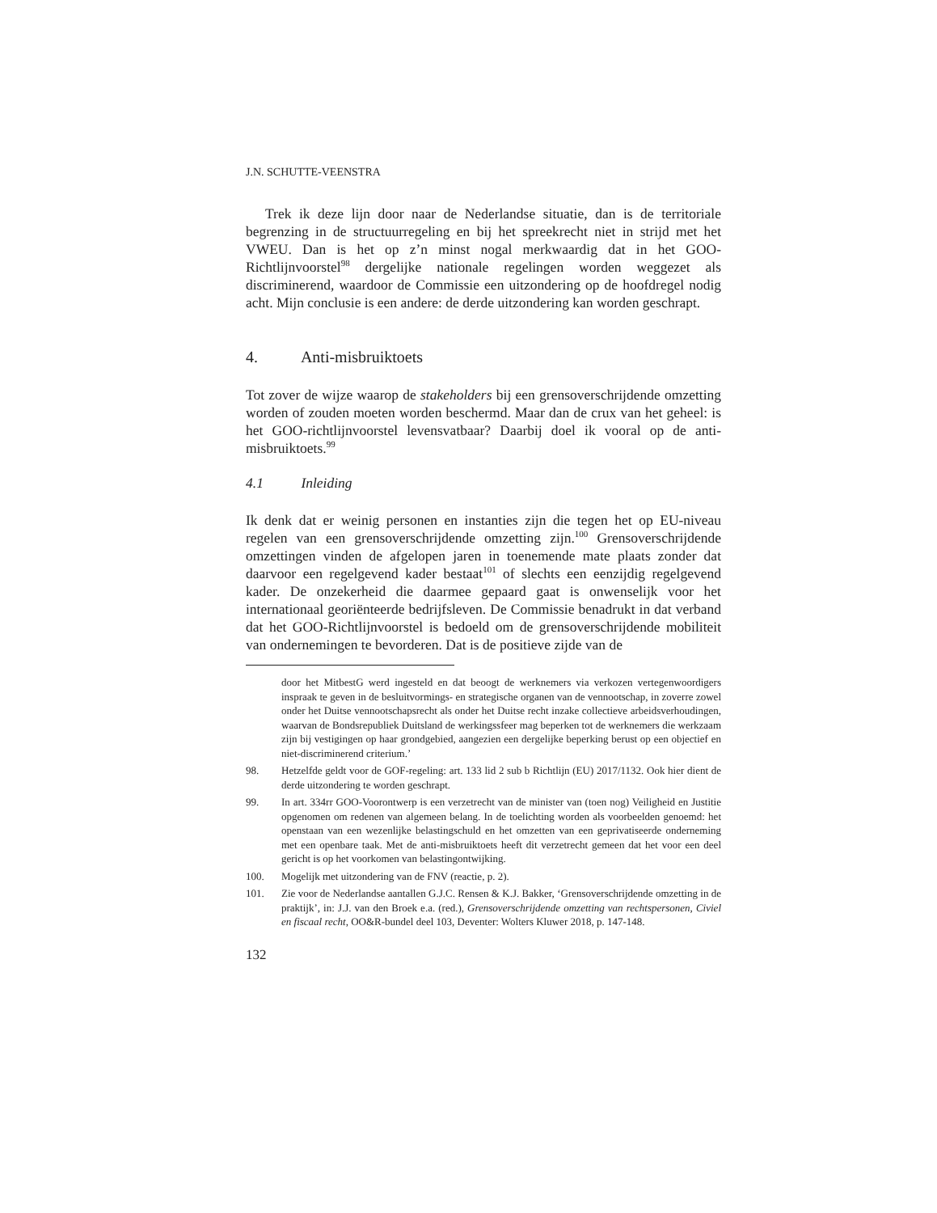J.N. SCHUTTE-VEENSTRA
Trek ik deze lijn door naar de Nederlandse situatie, dan is de territoriale begrenzing in de structuurregeling en bij het spreekrecht niet in strijd met het VWEU. Dan is het op z’n minst nogal merkwaardig dat in het GOO-Richtlijnvoorstel<sup>98</sup> dergelijke nationale regelingen worden weggezet als discriminerend, waardoor de Commissie een uitzondering op de hoofdregel nodig acht. Mijn conclusie is een andere: de derde uitzondering kan worden geschrapt.
4. Anti-misbruiktoets
Tot zover de wijze waarop de stakeholders bij een grensoverschrijdende omzetting worden of zouden moeten worden beschermd. Maar dan de crux van het geheel: is het GOO-richtlijnvoorstel levensvatbaar? Daarbij doel ik vooral op de anti-misbruiktoets.<sup>99</sup>
4.1 Inleiding
Ik denk dat er weinig personen en instanties zijn die tegen het op EU-niveau regelen van een grensoverschrijdende omzetting zijn.<sup>100</sup> Grensoverschrijdende omzettingen vinden de afgelopen jaren in toenemende mate plaats zonder dat daarvoor een regelgevend kader bestaat<sup>101</sup> of slechts een eenzijdig regelgevend kader. De onzekerheid die daarmee gepaard gaat is onwenselijk voor het internationaal georiënteerde bedrijfsleven. De Commissie benadrukt in dat verband dat het GOO-Richtlijnvoorstel is bedoeld om de grensoverschrijdende mobiliteit van ondernemingen te bevorderen. Dat is de positieve zijde van de
door het MitbestG werd ingesteld en dat beoogt de werknemers via verkozen vertegenwoordigers inspraak te geven in de besluitvormings- en strategische organen van de vennootschap, in zoverre zowel onder het Duitse vennootschapsrecht als onder het Duitse recht inzake collectieve arbeidsverhoudingen, waarvan de Bondsrepubliek Duitsland de werkingssfeer mag beperken tot de werknemers die werkzaam zijn bij vestigingen op haar grondgebied, aangezien een dergelijke beperking berust op een objectief en niet-discriminerend criterium.’
98. Hetzelfde geldt voor de GOF-regeling: art. 133 lid 2 sub b Richtlijn (EU) 2017/1132. Ook hier dient de derde uitzondering te worden geschrapt.
99. In art. 334rr GOO-Voorontwerp is een verzetrecht van de minister van (toen nog) Veiligheid en Justitie opgenomen om redenen van algemeen belang. In de toelichting worden als voorbeelden genoemd: het openstaan van een wezenlijke belastingschuld en het omzetten van een geprivatiseerde onderneming met een openbare taak. Met de anti-misbruiktoets heeft dit verzetrecht gemeen dat het voor een deel gericht is op het voorkomen van belastingontwijking.
100. Mogelijk met uitzondering van de FNV (reactie, p. 2).
101. Zie voor de Nederlandse aantallen G.J.C. Rensen & K.J. Bakker, ‘Grensoverschrijdende omzetting in de praktijk’, in: J.J. van den Broek e.a. (red.), Grensoverschrijdende omzetting van rechtspersonen, Civiel en fiscaal recht, OO&R-bundel deel 103, Deventer: Wolters Kluwer 2018, p. 147-148.
132